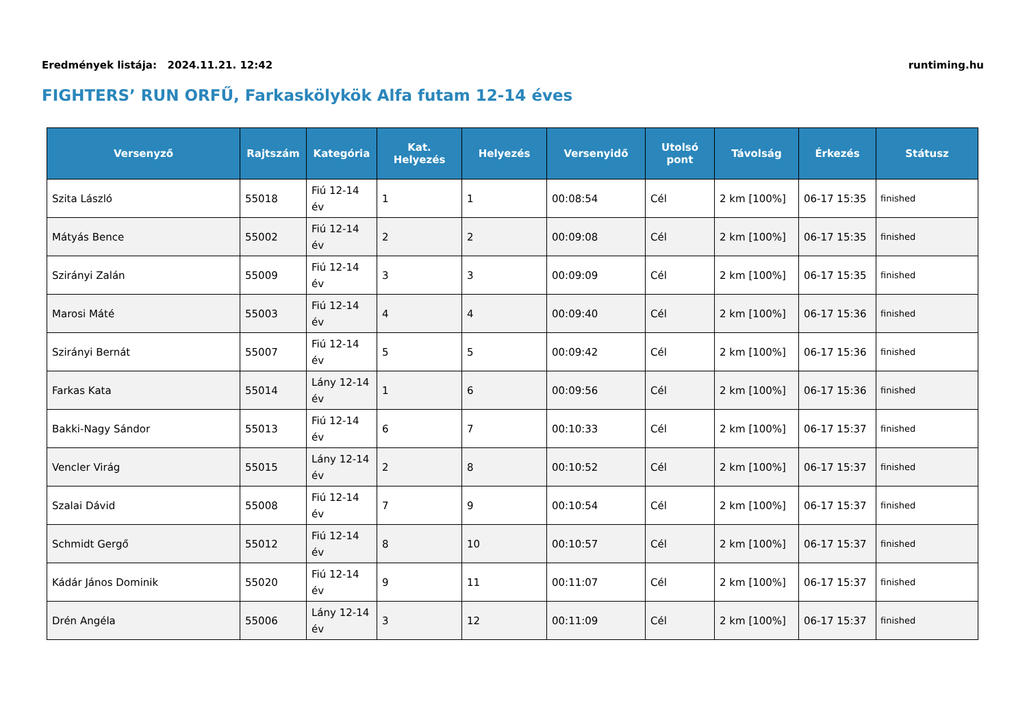Eredmények listája: 2024.11.21. 12:42 runtiming.hu
FIGHTERS’ RUN ORFŰ, Farkaskölykök Alfa futam 12-14 éves
| Versenyző | Rajtszám | Kategória | Kat. Helyezés | Helyezés | Versenyidő | Utolsó pont | Távolság | Érkezés | Státusz |
| --- | --- | --- | --- | --- | --- | --- | --- | --- | --- |
| Szita László | 55018 | Fiú 12-14 év | 1 | 1 | 00:08:54 | Cél | 2 km [100%] | 06-17 15:35 | finished |
| Mátyás Bence | 55002 | Fiú 12-14 év | 2 | 2 | 00:09:08 | Cél | 2 km [100%] | 06-17 15:35 | finished |
| Szirányi Zalán | 55009 | Fiú 12-14 év | 3 | 3 | 00:09:09 | Cél | 2 km [100%] | 06-17 15:35 | finished |
| Marosi Máté | 55003 | Fiú 12-14 év | 4 | 4 | 00:09:40 | Cél | 2 km [100%] | 06-17 15:36 | finished |
| Szirányi Bernát | 55007 | Fiú 12-14 év | 5 | 5 | 00:09:42 | Cél | 2 km [100%] | 06-17 15:36 | finished |
| Farkas Kata | 55014 | Lány 12-14 év | 1 | 6 | 00:09:56 | Cél | 2 km [100%] | 06-17 15:36 | finished |
| Bakki-Nagy Sándor | 55013 | Fiú 12-14 év | 6 | 7 | 00:10:33 | Cél | 2 km [100%] | 06-17 15:37 | finished |
| Vencler Virág | 55015 | Lány 12-14 év | 2 | 8 | 00:10:52 | Cél | 2 km [100%] | 06-17 15:37 | finished |
| Szalai Dávid | 55008 | Fiú 12-14 év | 7 | 9 | 00:10:54 | Cél | 2 km [100%] | 06-17 15:37 | finished |
| Schmidt Gergő | 55012 | Fiú 12-14 év | 8 | 10 | 00:10:57 | Cél | 2 km [100%] | 06-17 15:37 | finished |
| Kádár János Dominik | 55020 | Fiú 12-14 év | 9 | 11 | 00:11:07 | Cél | 2 km [100%] | 06-17 15:37 | finished |
| Drén Angéla | 55006 | Lány 12-14 év | 3 | 12 | 00:11:09 | Cél | 2 km [100%] | 06-17 15:37 | finished |